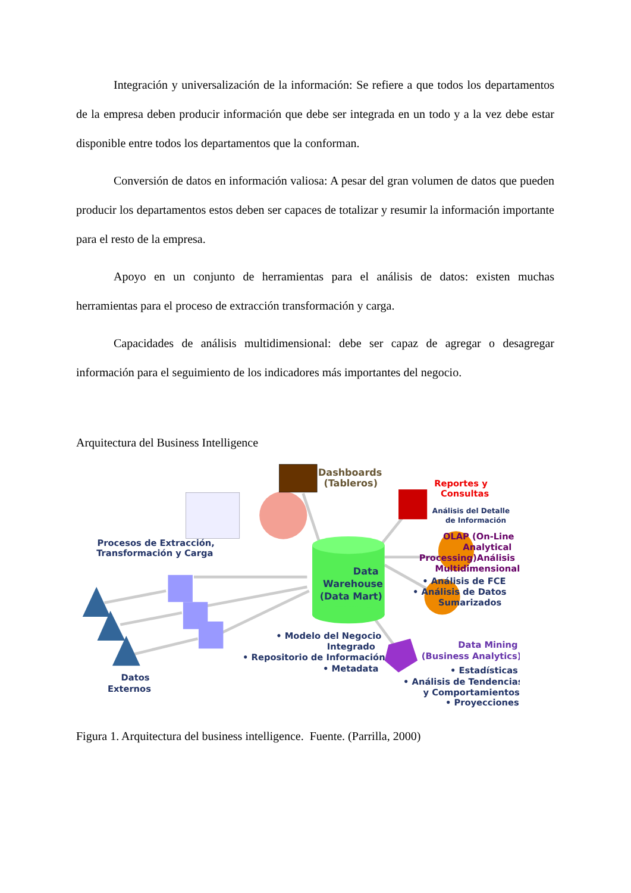Integración y universalización de la información: Se refiere a que todos los departamentos de la empresa deben producir información que debe ser integrada en un todo y a la vez debe estar disponible entre todos los departamentos que la conforman.
Conversión de datos en información valiosa: A pesar del gran volumen de datos que pueden producir los departamentos estos deben ser capaces de totalizar y resumir la información importante para el resto de la empresa.
Apoyo en un conjunto de herramientas para el análisis de datos: existen muchas herramientas para el proceso de extracción transformación y carga.
Capacidades de análisis multidimensional: debe ser capaz de agregar o desagregar información para el seguimiento de los indicadores más importantes del negocio.
Arquitectura del Business Intelligence
Dashboards
(Tableros)
Reportes y
Consultas
Análisis del Detalle
de Información
OLAP (On-Line
Analytical
Processing)Análisis
Multidimensional
• Análisis de FCE
• Análisis de Datos
Sumarizados
Procesos de Extracción,
Transformación y Carga
Data
Warehouse
(Data Mart)
• Modelo del Negocio
Integrado
• Repositorio de Información
• Metadata
Data Mining
(Business Analytics)
• Estadísticas
• Análisis de Tendencias
y Comportamientos
• Proyecciones
Datos
Externos
Figura 1. Arquitectura del business intelligence. Fuente. (Parrilla, 2000)